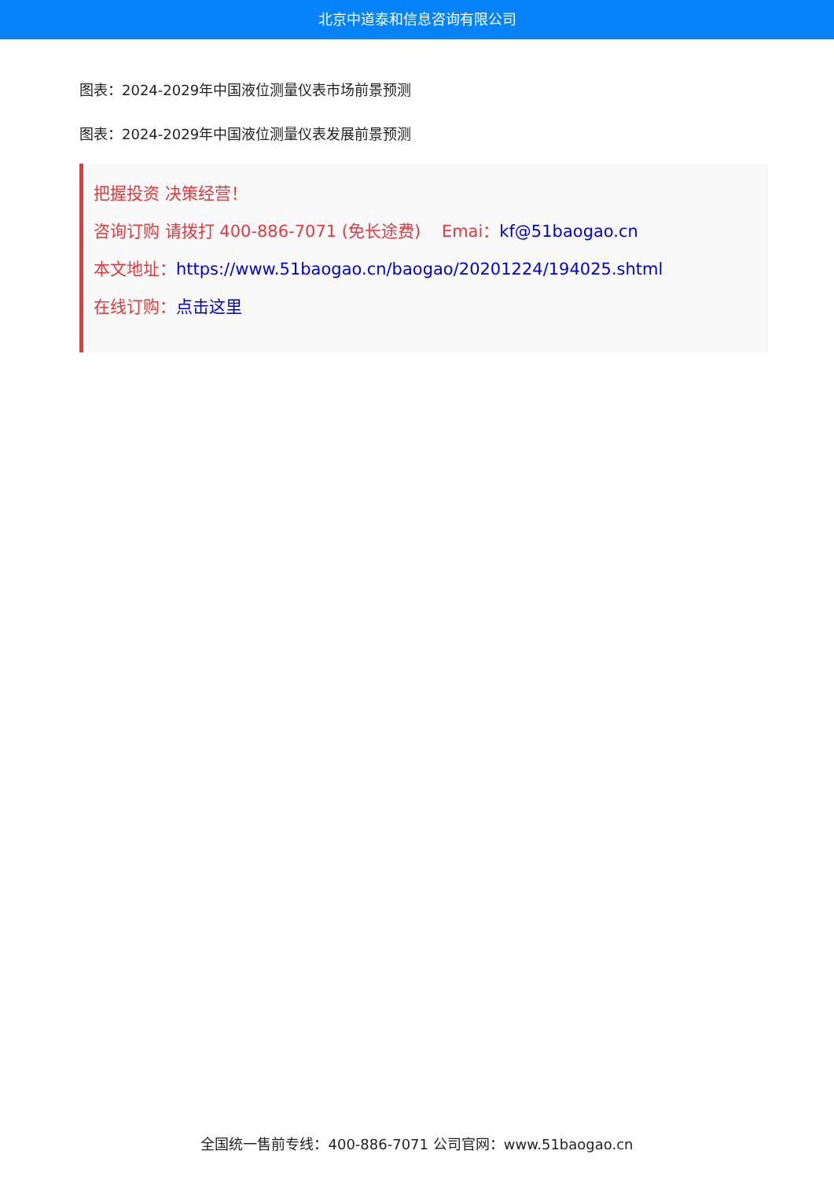北京中道泰和信息咨询有限公司
图表：2024-2029年中国液位测量仪表市场前景预测
图表：2024-2029年中国液位测量仪表发展前景预测
把握投资 决策经营！
咨询订购 请拨打 400-886-7071 (免长途费) Emai：kf@51baogao.cn
本文地址：https://www.51baogao.cn/baogao/20201224/194025.shtml
在线订购：点击这里
全国统一售前专线：400-886-7071 公司官网：www.51baogao.cn